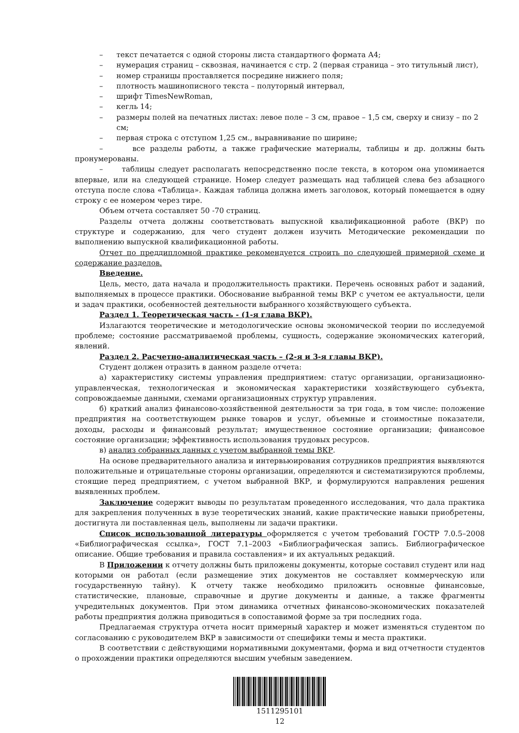– текст печатается с одной стороны листа стандартного формата А4;
– нумерация страниц – сквозная, начинается с стр. 2 (первая страница – это титульный лист),
– номер страницы проставляется посредине нижнего поля;
– плотность машинописного текста – полуторный интервал,
– шрифт TimesNewRoman,
– кегль 14;
– размеры полей на печатных листах: левое поле – 3 см, правое – 1,5 см, сверху и снизу – по 2 см;
– первая строка с отступом 1,25 см., выравнивание по ширине;
– все разделы работы, а также графические материалы, таблицы и др. должны быть пронумерованы.
– таблицы следует располагать непосредственно после текста, в котором она упоминается впервые, или на следующей странице. Номер следует размещать над таблицей слева без абзацного отступа после слова «Таблица». Каждая таблица должна иметь заголовок, который помещается в одну строку с ее номером через тире.
Объем отчета составляет 50 -70 страниц.
Разделы отчета должны соответствовать выпускной квалификационной работе (ВКР) по структуре и содержанию, для чего студент должен изучить Методические рекомендации по выполнению выпускной квалификационной работы.
Отчет по преддипломной практике рекомендуется строить по следующей примерной схеме и содержание разделов.
Введение.
Цель, место, дата начала и продолжительность практики. Перечень основных работ и заданий, выполняемых в процессе практики. Обоснование выбранной темы ВКР с учетом ее актуальности, цели и задач практики, особенностей деятельности выбранного хозяйствующего субъекта.
Раздел 1. Теоретическая часть - (1-я глава ВКР).
Излагаются теоретические и методологические основы экономической теории по исследуемой проблеме; состояние рассматриваемой проблемы, сущность, содержание экономических категорий, явлений.
Раздел 2. Расчетно-аналитическая часть – (2-я и 3-я главы ВКР).
Студент должен отразить в данном разделе отчета:
а) характеристику системы управления предприятием: статус организации, организационно-управленческая, технологическая и экономическая характеристики хозяйствующего субъекта, сопровождаемые данными, схемами организационных структур управления.
б) краткий анализ финансово-хозяйственной деятельности за три года, в том числе: положение предприятия на соответствующем рынке товаров и услуг, объемные и стоимостные показатели, доходы, расходы и финансовый результат; имущественное состояние организации; финансовое состояние организации; эффективность использования трудовых ресурсов.
в) анализ собранных данных с учетом выбранной темы ВКР.
На основе предварительного анализа и интервьюирования сотрудников предприятия выявляются положительные и отрицательные стороны организации, определяются и систематизируются проблемы, стоящие перед предприятием, с учетом выбранной ВКР, и формулируются направления решения выявленных проблем.
Заключение содержит выводы по результатам проведенного исследования, что дала практика для закрепления полученных в вузе теоретических знаний, какие практические навыки приобретены, достигнута ли поставленная цель, выполнены ли задачи практики.
Список использованной литературы оформляется с учетом требований ГОСТР 7.0.5–2008 «Библиографическая ссылка», ГОСТ 7.1–2003 «Библиографическая запись. Библиографическое описание. Общие требования и правила составления» и их актуальных редакций.
В Приложении к отчету должны быть приложены документы, которые составил студент или над которыми он работал (если размещение этих документов не составляет коммерческую или государственную тайну). К отчету также необходимо приложить основные финансовые, статистические, плановые, справочные и другие документы и данные, а также фрагменты учредительных документов. При этом динамика отчетных финансово-экономических показателей работы предприятия должна приводиться в сопоставимой форме за три последних года.
Предлагаемая структура отчета носит примерный характер и может изменяться студентом по согласованию с руководителем ВКР в зависимости от специфики темы и места практики.
В соответствии с действующими нормативными документами, форма и вид отчетности студентов о прохождении практики определяются высшим учебным заведением.
1511295101
12